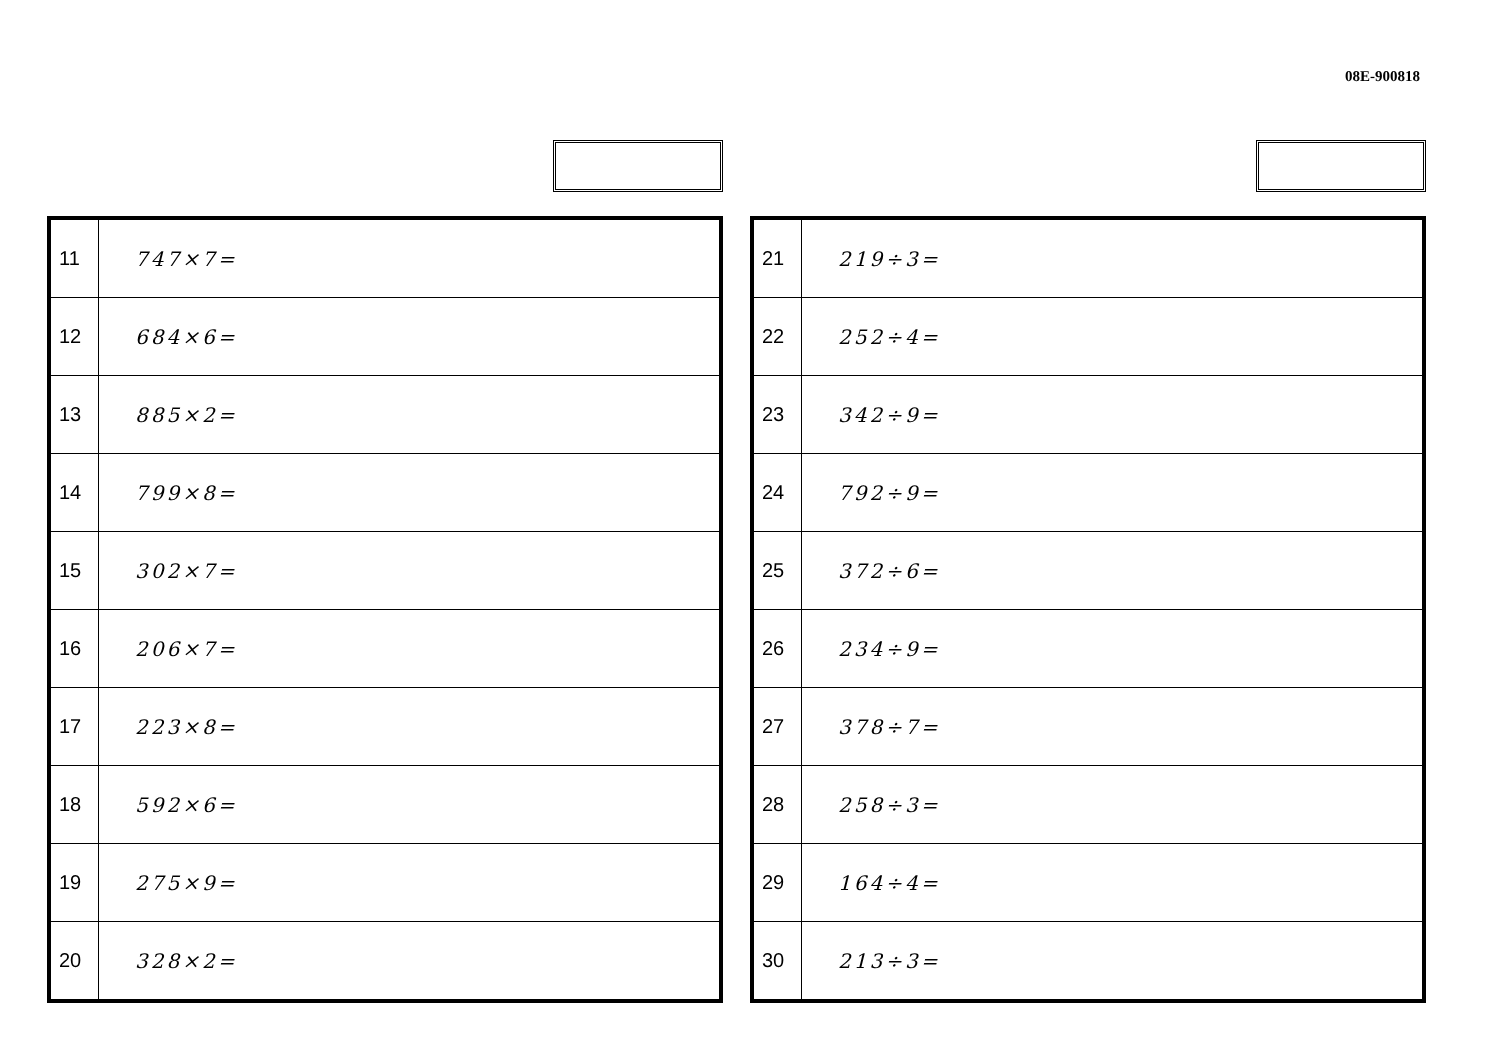08E-900818
| 11 | 747×7= |
| 12 | 684×6= |
| 13 | 885×2= |
| 14 | 799×8= |
| 15 | 302×7= |
| 16 | 206×7= |
| 17 | 223×8= |
| 18 | 592×6= |
| 19 | 275×9= |
| 20 | 328×2= |
| 21 | 219÷3= |
| 22 | 252÷4= |
| 23 | 342÷9= |
| 24 | 792÷9= |
| 25 | 372÷6= |
| 26 | 234÷9= |
| 27 | 378÷7= |
| 28 | 258÷3= |
| 29 | 164÷4= |
| 30 | 213÷3= |